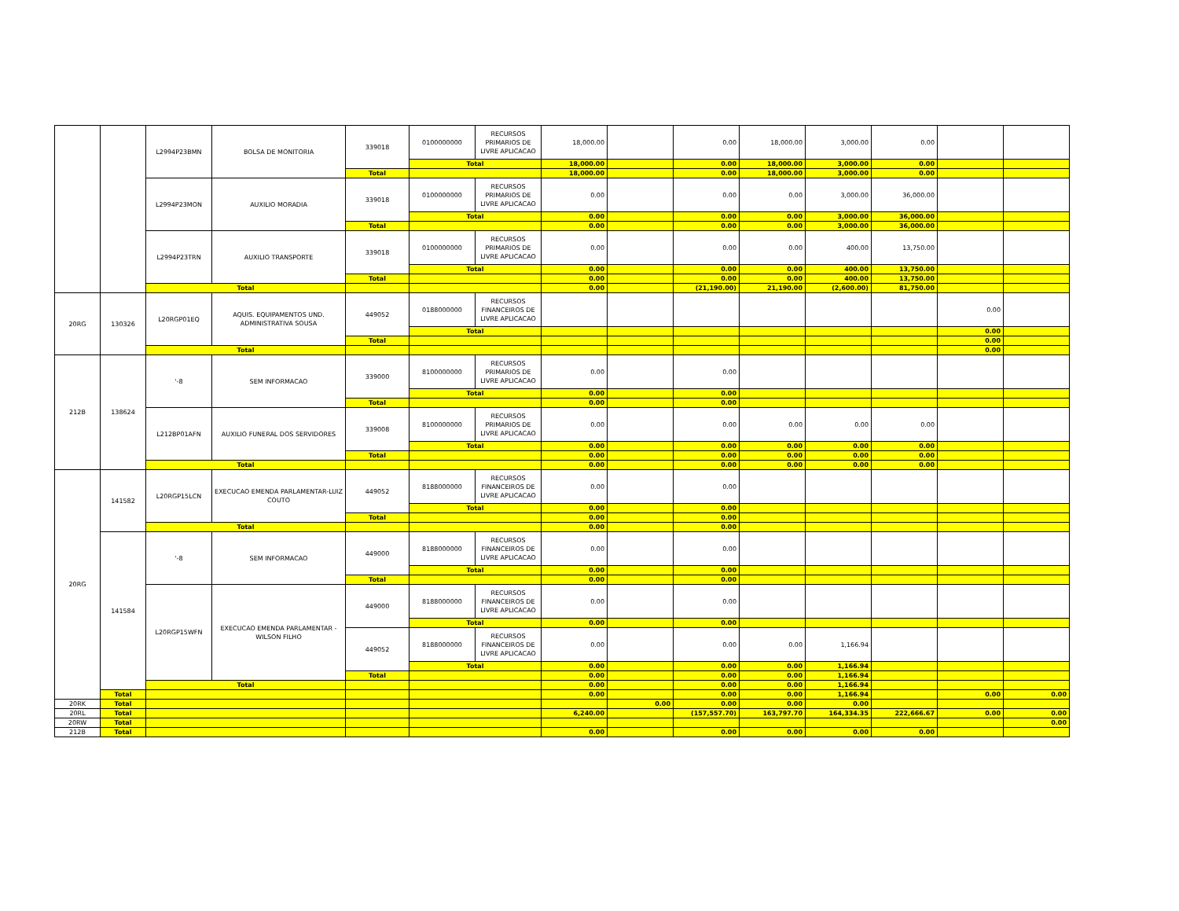| | | L2994P23BMN | BOLSA DE MONITORIA | 339018 | 0100000000 | RECURSOS PRIMARIOS DE LIVRE APLICACAO | 18,000.00 | | 0.00 | 18,000.00 | 3,000.00 | 0.00 | | |
| | | | | | Total | | 18,000.00 | | 0.00 | 18,000.00 | 3,000.00 | 0.00 | | |
| | | | | Total | | | 18,000.00 | | 0.00 | 18,000.00 | 3,000.00 | 0.00 | | |
| | | L2994P23MON | AUXILIO MORADIA | 339018 | 0100000000 | RECURSOS PRIMARIOS DE LIVRE APLICACAO | 0.00 | | 0.00 | 0.00 | 3,000.00 | 36,000.00 | | |
| | | | | | Total | | 0.00 | | 0.00 | 0.00 | 3,000.00 | 36,000.00 | | |
| | | | | Total | | | 0.00 | | 0.00 | 0.00 | 3,000.00 | 36,000.00 | | |
| | | L2994P23TRN | AUXILIO TRANSPORTE | 339018 | 0100000000 | RECURSOS PRIMARIOS DE LIVRE APLICACAO | 0.00 | | 0.00 | 0.00 | 400.00 | 13,750.00 | | |
| | | | | | Total | | 0.00 | | 0.00 | 0.00 | 400.00 | 13,750.00 | | |
| | | | | Total | | | 0.00 | | 0.00 | 0.00 | 400.00 | 13,750.00 | | |
| | | Total | | | | | 0.00 | | (21,190.00) | 21,190.00 | (2,600.00) | 81,750.00 | | |
| 20RG | 130326 | L20RGP01EQ | AQUIS. EQUIPAMENTOS UND. ADMINISTRATIVA SOUSA | 449052 | 0188000000 | RECURSOS FINANCEIROS DE LIVRE APLICACAO | | | | | | | 0.00 | |
| | | | | | Total | | | | | | | | 0.00 | |
| | | | | Total | | | | | | | | | 0.00 | |
| | | Total | | | | | | | | | | | 0.00 | |
| 212B | 138624 | '-8 | SEM INFORMACAO | 339000 | 8100000000 | RECURSOS PRIMARIOS DE LIVRE APLICACAO | 0.00 | | 0.00 | | | | | |
| | | | | | Total | | 0.00 | | 0.00 | | | | | |
| | | | | Total | | | 0.00 | | 0.00 | | | | | |
| | | L212BP01AFN | AUXILIO FUNERAL DOS SERVIDORES | 339008 | 8100000000 | RECURSOS PRIMARIOS DE LIVRE APLICACAO | 0.00 | | 0.00 | 0.00 | 0.00 | 0.00 | | |
| | | | | | Total | | 0.00 | | 0.00 | 0.00 | 0.00 | 0.00 | | |
| | | | | Total | | | 0.00 | | 0.00 | 0.00 | 0.00 | 0.00 | | |
| | | Total | | | | | 0.00 | | 0.00 | 0.00 | 0.00 | 0.00 | | |
| 20RG | 141582 | L20RGP15LCN | EXECUCAO EMENDA PARLAMENTAR-LUIZ COUTO | 449052 | 8188000000 | RECURSOS FINANCEIROS DE LIVRE APLICACAO | 0.00 | | 0.00 | | | | | |
| | | | | | Total | | 0.00 | | 0.00 | | | | | |
| | | | | Total | | | 0.00 | | 0.00 | | | | | |
| | | Total | | | | | 0.00 | | 0.00 | | | | | |
| | 141584 | '-8 | SEM INFORMACAO | 449000 | 8188000000 | RECURSOS FINANCEIROS DE LIVRE APLICACAO | 0.00 | | 0.00 | | | | | |
| | | | | | Total | | 0.00 | | 0.00 | | | | | |
| | | | | Total | | | 0.00 | | 0.00 | | | | | |
| | | L20RGP15WFN | EXECUCAO EMENDA PARLAMENTAR - WILSON FILHO | 449000 | 8188000000 | RECURSOS FINANCEIROS DE LIVRE APLICACAO | 0.00 | | 0.00 | | | | | |
| | | | | | Total | | 0.00 | | 0.00 | | | | | |
| | | | | 449052 | 8188000000 | RECURSOS FINANCEIROS DE LIVRE APLICACAO | 0.00 | | 0.00 | 0.00 | 1,166.94 | | | |
| | | | | | Total | | 0.00 | | 0.00 | 0.00 | 1,166.94 | | | |
| | | | | Total | | | 0.00 | | 0.00 | 0.00 | 1,166.94 | | | |
| | | Total | | | | | 0.00 | | 0.00 | 0.00 | 1,166.94 | | | |
| | Total | | | | | | 0.00 | | 0.00 | 0.00 | 1,166.94 | | 0.00 | 0.00 |
| 20RK | Total | | | | | | | 0.00 | 0.00 | 0.00 | 0.00 | | | |
| 20RL | Total | | | | | | 6,240.00 | | (157,557.70) | 163,797.70 | 164,334.35 | 222,666.67 | 0.00 | 0.00 |
| 20RW | Total | | | | | | | | | | | | | 0.00 |
| 212B | Total | | | | | | 0.00 | | 0.00 | 0.00 | 0.00 | 0.00 | | |